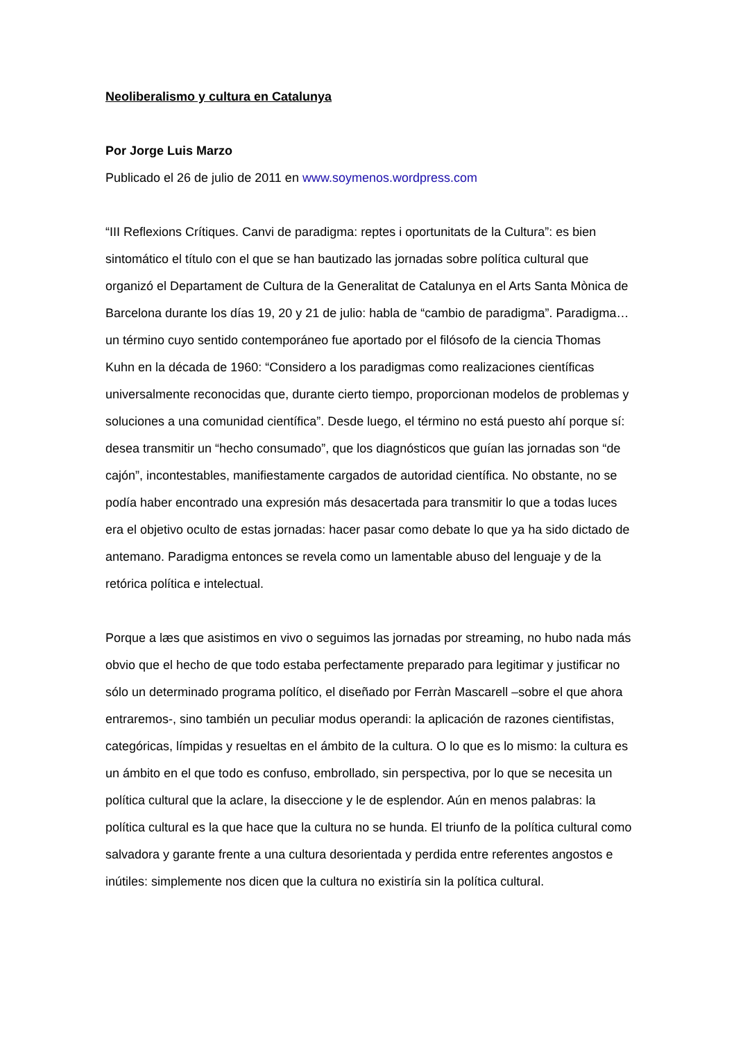Neoliberalismo y cultura en Catalunya
Por Jorge Luis Marzo
Publicado el 26 de julio de 2011 en www.soymenos.wordpress.com
“III Reflexions Crítiques. Canvi de paradigma: reptes i oportunitats de la Cultura”: es bien sintomático el título con el que se han bautizado las jornadas sobre política cultural que organizó el Departament de Cultura de la Generalitat de Catalunya en el Arts Santa Mònica de Barcelona durante los días 19, 20 y 21 de julio: habla de “cambio de paradigma”. Paradigma… un término cuyo sentido contemporáneo fue aportado por el filósofo de la ciencia Thomas Kuhn en la década de 1960: “Considero a los paradigmas como realizaciones científicas universalmente reconocidas que, durante cierto tiempo, proporcionan modelos de problemas y soluciones a una comunidad científica”. Desde luego, el término no está puesto ahí porque sí: desea transmitir un “hecho consumado”, que los diagnósticos que guían las jornadas son “de cajón”, incontestables, manifiestamente cargados de autoridad científica. No obstante, no se podía haber encontrado una expresión más desacertada para transmitir lo que a todas luces era el objetivo oculto de estas jornadas: hacer pasar como debate lo que ya ha sido dictado de antemano. Paradigma entonces se revela como un lamentable abuso del lenguaje y de la retórica política e intelectual.
Porque a læs que asistimos en vivo o seguimos las jornadas por streaming, no hubo nada más obvio que el hecho de que todo estaba perfectamente preparado para legitimar y justificar no sólo un determinado programa político, el diseñado por Ferràn Mascarell –sobre el que ahora entraremos-, sino también un peculiar modus operandi: la aplicación de razones cientifistas, categóricas, límpidas y resueltas en el ámbito de la cultura. O lo que es lo mismo: la cultura es un ámbito en el que todo es confuso, embrollado, sin perspectiva, por lo que se necesita un política cultural que la aclare, la diseccione y le de esplendor. Aún en menos palabras: la política cultural es la que hace que la cultura no se hunda. El triunfo de la política cultural como salvadora y garante frente a una cultura desorientada y perdida entre referentes angostos e inútiles: simplemente nos dicen que la cultura no existiría sin la política cultural.